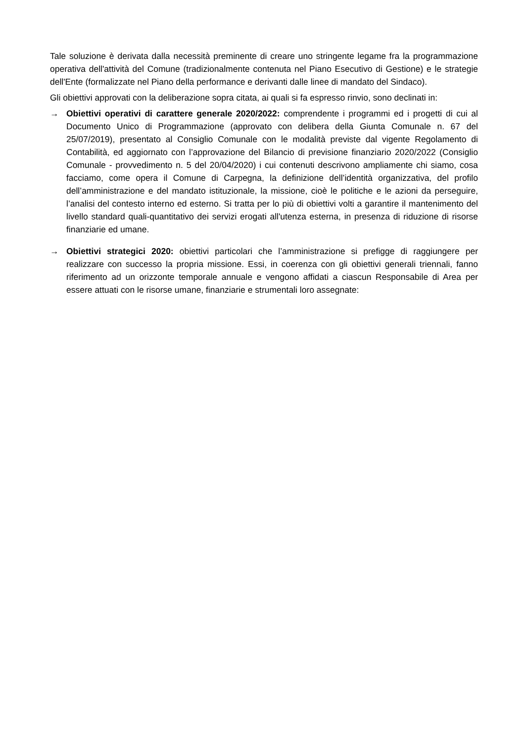Tale soluzione è derivata dalla necessità preminente di creare uno stringente legame fra la programmazione operativa dell'attività del Comune (tradizionalmente contenuta nel Piano Esecutivo di Gestione) e le strategie dell'Ente (formalizzate nel Piano della performance e derivanti dalle linee di mandato del Sindaco).
Gli obiettivi approvati con la deliberazione sopra citata, ai quali si fa espresso rinvio, sono declinati in:
→ Obiettivi operativi di carattere generale 2020/2022: comprendente i programmi ed i progetti di cui al Documento Unico di Programmazione (approvato con delibera della Giunta Comunale n. 67 del 25/07/2019), presentato al Consiglio Comunale con le modalità previste dal vigente Regolamento di Contabilità, ed aggiornato con l’approvazione del Bilancio di previsione finanziario 2020/2022 (Consiglio Comunale - provvedimento n. 5 del 20/04/2020) i cui contenuti descrivono ampliamente chi siamo, cosa facciamo, come opera il Comune di Carpegna, la definizione dell’identità organizzativa, del profilo dell’amministrazione e del mandato istituzionale, la missione, cioè le politiche e le azioni da perseguire, l’analisi del contesto interno ed esterno. Si tratta per lo più di obiettivi volti a garantire il mantenimento del livello standard quali-quantitativo dei servizi erogati all'utenza esterna, in presenza di riduzione di risorse finanziarie ed umane.
→ Obiettivi strategici 2020: obiettivi particolari che l’amministrazione si prefigge di raggiungere per realizzare con successo la propria missione. Essi, in coerenza con gli obiettivi generali triennali, fanno riferimento ad un orizzonte temporale annuale e vengono affidati a ciascun Responsabile di Area per essere attuati con le risorse umane, finanziarie e strumentali loro assegnate: